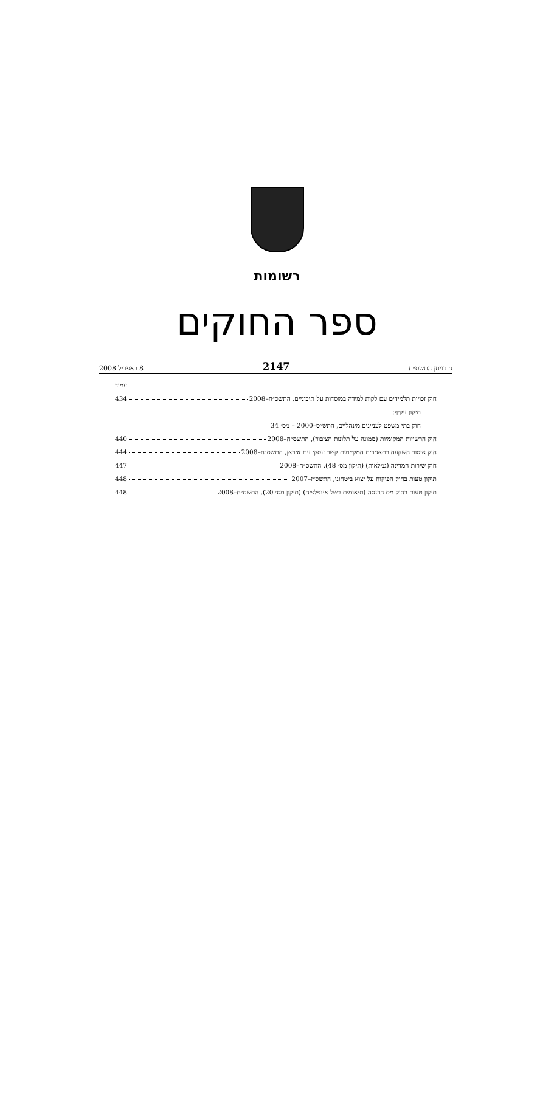רשומות
ספר החוקים
ג׳ בניסן התשס״ח 2147 8 באפריל 2008
עמוד
חוק זכויות תלמידים עם לקות למידה במוסדות על־תיכוניים, התשס״ח–2008 434
תיקון עקיף:
חוק בתי משפט לעניינים מינהליים, התש״ס–2000 – מס׳ 34
חוק הרשויות המקומיות (ממונה על תלונות הציבור), התשס״ח–2008 440
חוק איסור השקעה בתאגידים המקיימים קשר עסקי עם איראן, התשס״ח–2008 444
חוק שירות המדינה (גמלאות) (תיקון מס׳ 48), התשס״ח–2008 447
תיקון טעות בחוק הפיקוח על יצוא ביטחוני, התשס״ז–2007 448
תיקון טעות בחוק מס הכנסה (תיאומים בשל אינפלציה) (תיקון מס׳ 20), התשס״ח–2008 448